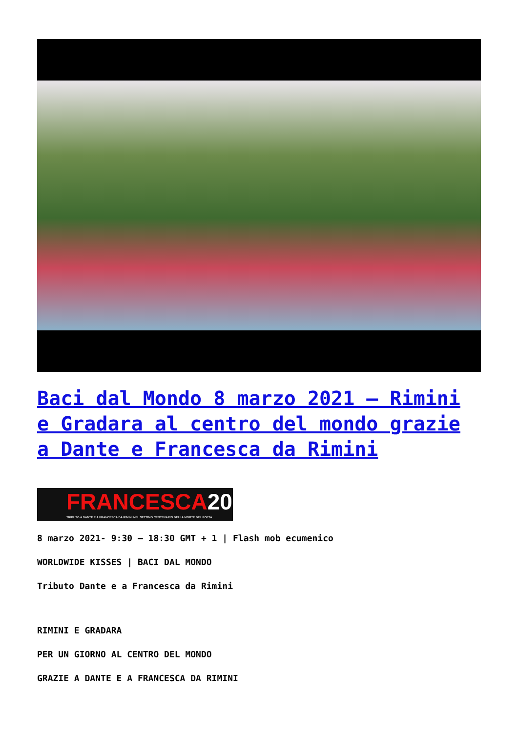Baci dal Mondo 8 marzo 2021 – Rimini e Gradara al centro del mondo grazie a Dante e Francesca da Rimini
FRANCESCA2021
TRIBUTO A DANTE E A FRANCESCA DA RIMINI NEL SETTIMO CENTENARIO DELLA MORTE DEL POETA
8 marzo 2021- 9:30 – 18:30 GMT + 1 | Flash mob ecumenico
WORLDWIDE KISSES | BACI DAL MONDO
Tributo Dante e a Francesca da Rimini
RIMINI E GRADARA
PER UN GIORNO AL CENTRO DEL MONDO
GRAZIE A DANTE E A FRANCESCA DA RIMINI